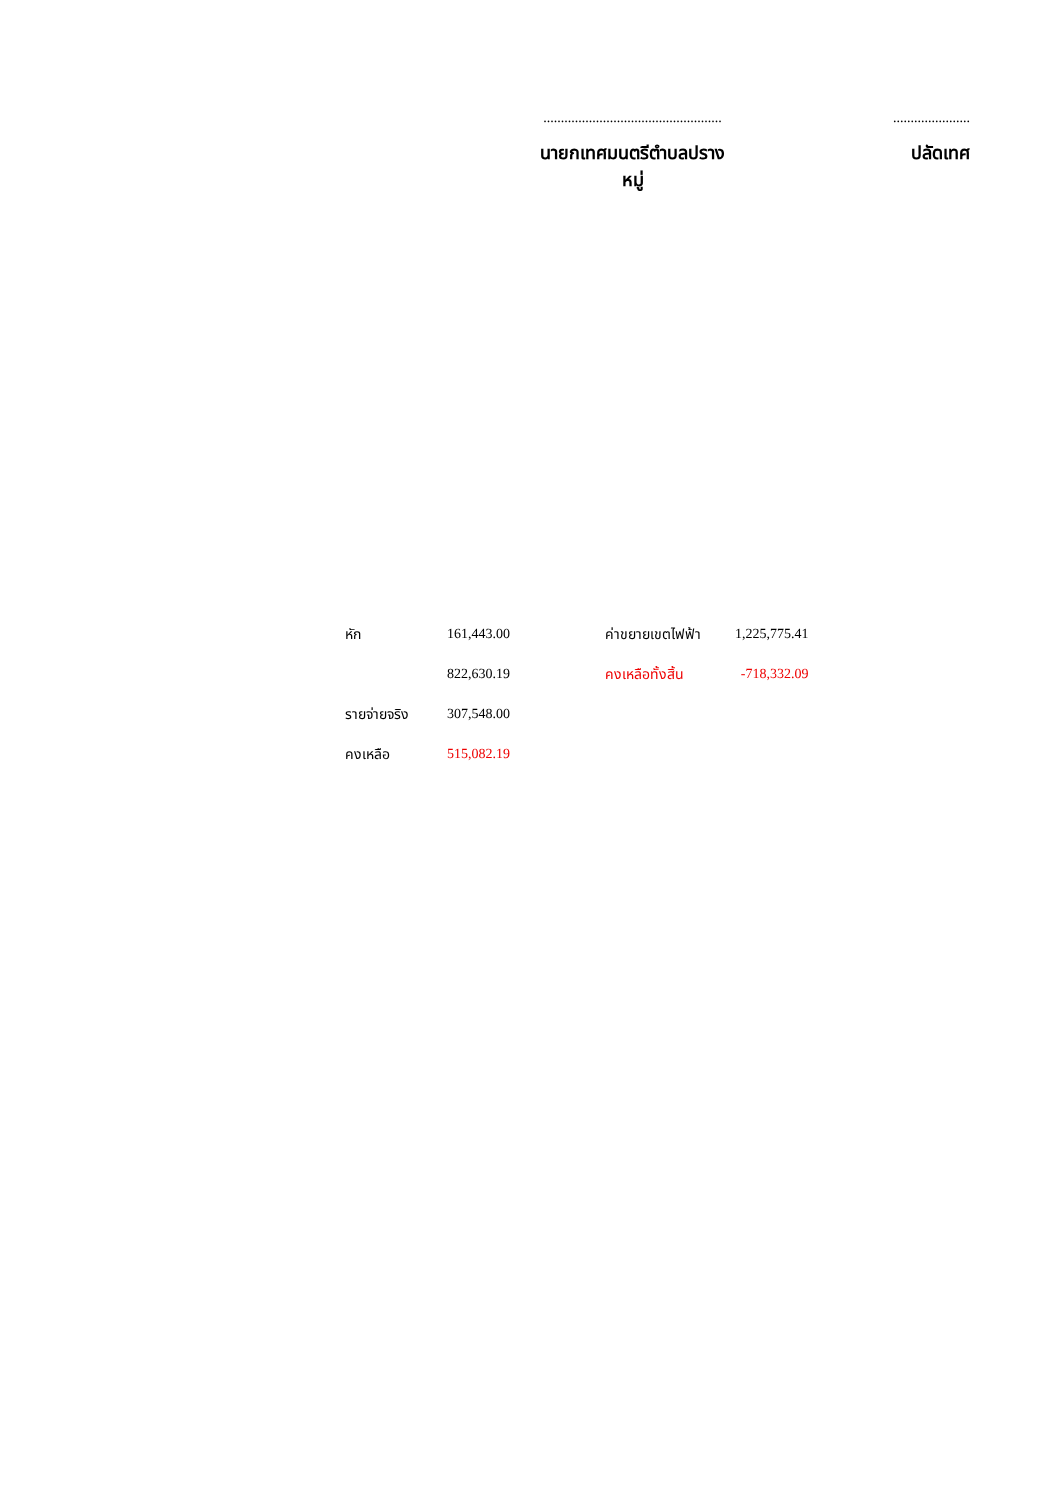...................................................
นายกเทศมนตรีตำบลปรางหมู่
......................
ปลัดเทศ
| หัก | 161,443.00 | | ค่าขยายเขตไฟฟ้า | 1,225,775.41 |
| | 822,630.19 | | คงเหลือทั้งสิ้น | -718,332.09 |
| รายจ่ายจริง | 307,548.00 | | | |
| คงเหลือ | 515,082.19 | | | |